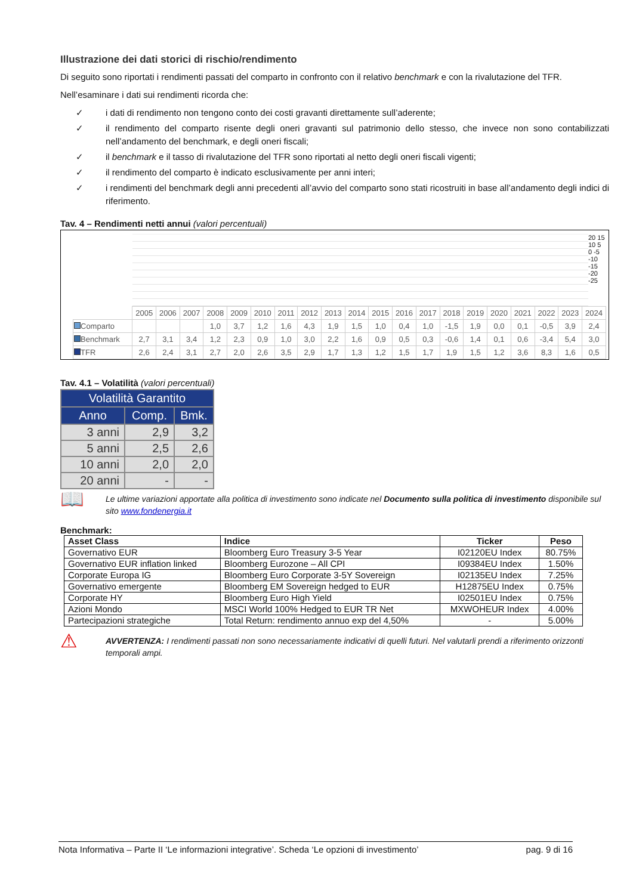Illustrazione dei dati storici di rischio/rendimento
Di seguito sono riportati i rendimenti passati del comparto in confronto con il relativo benchmark e con la rivalutazione del TFR.
Nell’esaminare i dati sui rendimenti ricorda che:
✓ i dati di rendimento non tengono conto dei costi gravanti direttamente sull’aderente;
✓ il rendimento del comparto risente degli oneri gravanti sul patrimonio dello stesso, che invece non sono contabilizzati nell’andamento del benchmark, e degli oneri fiscali;
✓ il benchmark e il tasso di rivalutazione del TFR sono riportati al netto degli oneri fiscali vigenti;
✓ il rendimento del comparto è indicato esclusivamente per anni interi;
✓ i rendimenti del benchmark degli anni precedenti all’avvio del comparto sono stati ricostruiti in base all’andamento degli indici di riferimento.
Tav. 4 – Rendimenti netti annui (valori percentuali)
20 15 10 5 0 -5 -10 -15 -20 -25
| | 2005 | 2006 | 2007 | 2008 | 2009 | 2010 | 2011 | 2012 | 2013 | 2014 | 2015 | 2016 | 2017 | 2018 | 2019 | 2020 | 2021 | 2022 | 2023 | 2024 |
| Comparto | | | | 1,0 | 3,7 | 1,2 | 1,6 | 4,3 | 1,9 | 1,5 | 1,0 | 0,4 | 1,0 | -1,5 | 1,9 | 0,0 | 0,1 | -0,5 | 3,9 | 2,4 |
| Benchmark | 2,7 | 3,1 | 3,4 | 1,2 | 2,3 | 0,9 | 1,0 | 3,0 | 2,2 | 1,6 | 0,9 | 0,5 | 0,3 | -0,6 | 1,4 | 0,1 | 0,6 | -3,4 | 5,4 | 3,0 |
| TFR | 2,6 | 2,4 | 3,1 | 2,7 | 2,0 | 2,6 | 3,5 | 2,9 | 1,7 | 1,3 | 1,2 | 1,5 | 1,7 | 1,9 | 1,5 | 1,2 | 3,6 | 8,3 | 1,6 | 0,5 |
Tav. 4.1 – Volatilità (valori percentuali)
| Volatilità Garantito | | |
| --- | --- | --- |
| Anno | Comp. | Bmk. |
| 3 anni | 2,9 | 3,2 |
| 5 anni | 2,5 | 2,6 |
| 10 anni | 2,0 | 2,0 |
| 20 anni | - | - |
📖
Le ultime variazioni apportate alla politica di investimento sono indicate nel Documento sulla politica di investimento disponibile sul sito www.fondenergia.it
Benchmark:
| Asset Class | Indice | Ticker | Peso |
| --- | --- | --- | --- |
| Governativo EUR | Bloomberg Euro Treasury 3-5 Year | I02120EU Index | 80.75% |
| Governativo EUR inflation linked | Bloomberg Eurozone – All CPI | I09384EU Index | 1.50% |
| Corporate Europa IG | Bloomberg Euro Corporate 3-5Y Sovereign | I02135EU Index | 7.25% |
| Governativo emergente | Bloomberg EM Sovereign hedged to EUR | H12875EU Index | 0.75% |
| Corporate HY | Bloomberg Euro High Yield | I02501EU Index | 0.75% |
| Azioni Mondo | MSCI World 100% Hedged to EUR TR Net | MXWOHEUR Index | 4.00% |
| Partecipazioni strategiche | Total Return: rendimento annuo exp del 4,50% | - | 5.00% |
⚠
AVVERTENZA: I rendimenti passati non sono necessariamente indicativi di quelli futuri. Nel valutarli prendi a riferimento orizzonti temporali ampi.
Nota Informativa – Parte II ‘Le informazioni integrative’. Scheda ‘Le opzioni di investimento’ pag. 9 di 16